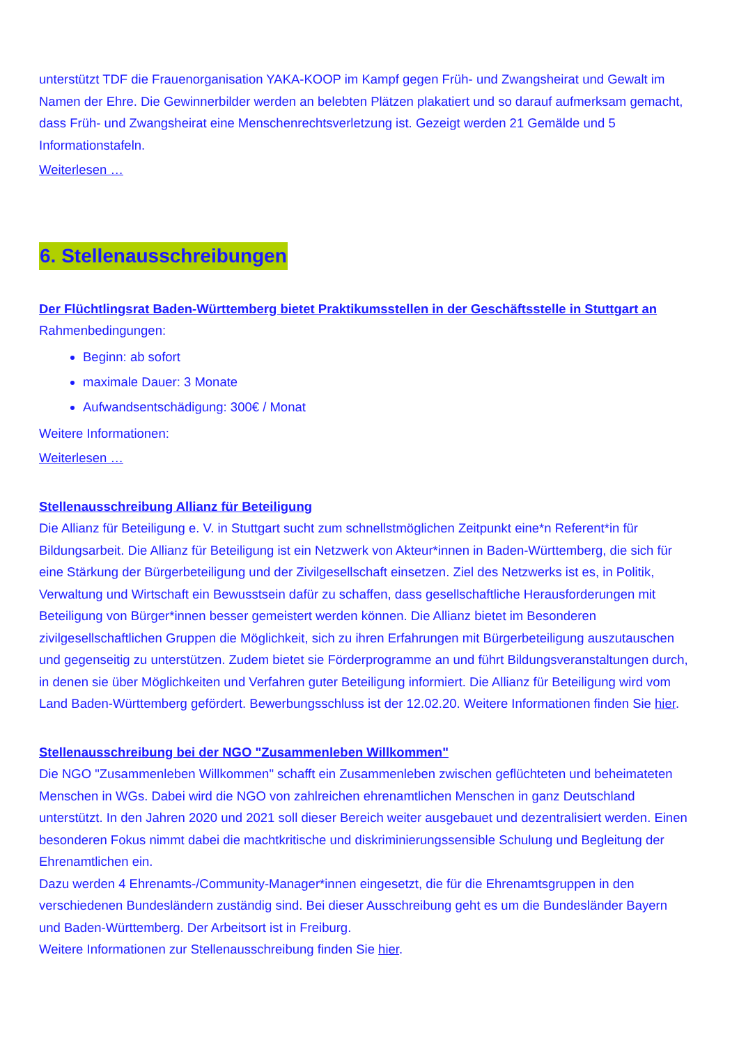unterstützt TDF die Frauenorganisation YAKA-KOOP im Kampf gegen Früh- und Zwangsheirat und Gewalt im Namen der Ehre. Die Gewinnerbilder werden an belebten Plätzen plakatiert und so darauf aufmerksam gemacht, dass Früh- und Zwangsheirat eine Menschenrechtsverletzung ist. Gezeigt werden 21 Gemälde und 5 Informationstafeln.
Weiterlesen …
6. Stellenausschreibungen
Der Flüchtlingsrat Baden-Württemberg bietet Praktikumsstellen in der Geschäftsstelle in Stuttgart an
Rahmenbedingungen:
Beginn: ab sofort
maximale Dauer: 3 Monate
Aufwandsentschädigung: 300€ / Monat
Weitere Informationen:
Weiterlesen …
Stellenausschreibung Allianz für Beteiligung
Die Allianz für Beteiligung e. V. in Stuttgart sucht zum schnellstmöglichen Zeitpunkt eine*n Referent*in für Bildungsarbeit. Die Allianz für Beteiligung ist ein Netzwerk von Akteur*innen in Baden-Württemberg, die sich für eine Stärkung der Bürgerbeteiligung und der Zivilgesellschaft einsetzen. Ziel des Netzwerks ist es, in Politik, Verwaltung und Wirtschaft ein Bewusstsein dafür zu schaffen, dass gesellschaftliche Herausforderungen mit Beteiligung von Bürger*innen besser gemeistert werden können. Die Allianz bietet im Besonderen zivilgesellschaftlichen Gruppen die Möglichkeit, sich zu ihren Erfahrungen mit Bürgerbeteiligung auszutauschen und gegenseitig zu unterstützen. Zudem bietet sie Förderprogramme an und führt Bildungsveranstaltungen durch, in denen sie über Möglichkeiten und Verfahren guter Beteiligung informiert. Die Allianz für Beteiligung wird vom Land Baden-Württemberg gefördert. Bewerbungsschluss ist der 12.02.20. Weitere Informationen finden Sie hier.
Stellenausschreibung bei der NGO "Zusammenleben Willkommen"
Die NGO "Zusammenleben Willkommen" schafft ein Zusammenleben zwischen geflüchteten und beheimateten Menschen in WGs. Dabei wird die NGO von zahlreichen ehrenamtlichen Menschen in ganz Deutschland unterstützt. In den Jahren 2020 und 2021 soll dieser Bereich weiter ausgebauet und dezentralisiert werden. Einen besonderen Fokus nimmt dabei die machtkritische und diskriminierungssensible Schulung und Begleitung der Ehrenamtlichen ein.
Dazu werden 4 Ehrenamts-/Community-Manager*innen eingesetzt, die für die Ehrenamtsgruppen in den verschiedenen Bundesländern zuständig sind. Bei dieser Ausschreibung geht es um die Bundesländer Bayern und Baden-Württemberg. Der Arbeitsort ist in Freiburg.
Weitere Informationen zur Stellenausschreibung finden Sie hier.